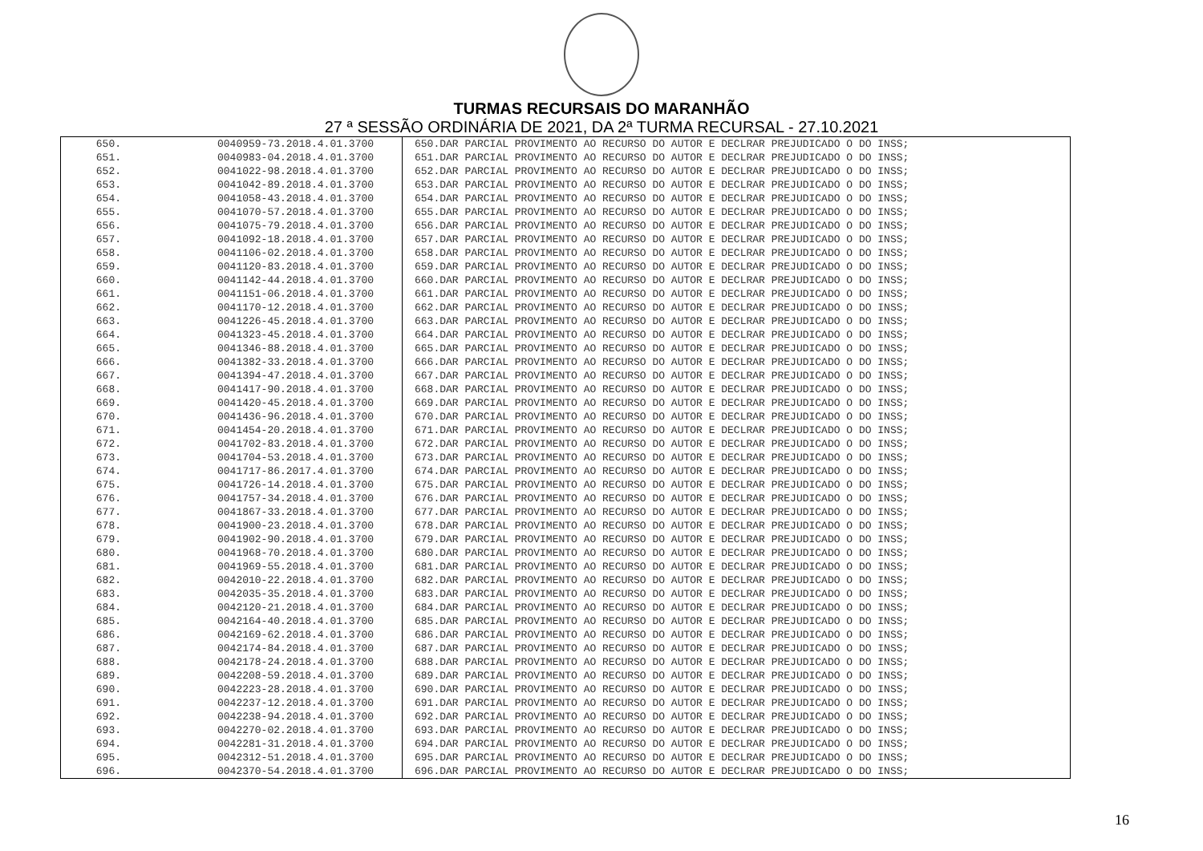TURMAS RECURSAIS DO MARANHÃO
27 ª SESSÃO ORDINÁRIA DE 2021, DA 2ª TURMA RECURSAL - 27.10.2021
| 650. | 0040959-73.2018.4.01.3700 | 650.DAR PARCIAL PROVIMENTO AO RECURSO DO AUTOR E DECLRAR PREJUDICADO O DO INSS; |
| 651. | 0040983-04.2018.4.01.3700 | 651.DAR PARCIAL PROVIMENTO AO RECURSO DO AUTOR E DECLRAR PREJUDICADO O DO INSS; |
| 652. | 0041022-98.2018.4.01.3700 | 652.DAR PARCIAL PROVIMENTO AO RECURSO DO AUTOR E DECLRAR PREJUDICADO O DO INSS; |
| 653. | 0041042-89.2018.4.01.3700 | 653.DAR PARCIAL PROVIMENTO AO RECURSO DO AUTOR E DECLRAR PREJUDICADO O DO INSS; |
| 654. | 0041058-43.2018.4.01.3700 | 654.DAR PARCIAL PROVIMENTO AO RECURSO DO AUTOR E DECLRAR PREJUDICADO O DO INSS; |
| 655. | 0041070-57.2018.4.01.3700 | 655.DAR PARCIAL PROVIMENTO AO RECURSO DO AUTOR E DECLRAR PREJUDICADO O DO INSS; |
| 656. | 0041075-79.2018.4.01.3700 | 656.DAR PARCIAL PROVIMENTO AO RECURSO DO AUTOR E DECLRAR PREJUDICADO O DO INSS; |
| 657. | 0041092-18.2018.4.01.3700 | 657.DAR PARCIAL PROVIMENTO AO RECURSO DO AUTOR E DECLRAR PREJUDICADO O DO INSS; |
| 658. | 0041106-02.2018.4.01.3700 | 658.DAR PARCIAL PROVIMENTO AO RECURSO DO AUTOR E DECLRAR PREJUDICADO O DO INSS; |
| 659. | 0041120-83.2018.4.01.3700 | 659.DAR PARCIAL PROVIMENTO AO RECURSO DO AUTOR E DECLRAR PREJUDICADO O DO INSS; |
| 660. | 0041142-44.2018.4.01.3700 | 660.DAR PARCIAL PROVIMENTO AO RECURSO DO AUTOR E DECLRAR PREJUDICADO O DO INSS; |
| 661. | 0041151-06.2018.4.01.3700 | 661.DAR PARCIAL PROVIMENTO AO RECURSO DO AUTOR E DECLRAR PREJUDICADO O DO INSS; |
| 662. | 0041170-12.2018.4.01.3700 | 662.DAR PARCIAL PROVIMENTO AO RECURSO DO AUTOR E DECLRAR PREJUDICADO O DO INSS; |
| 663. | 0041226-45.2018.4.01.3700 | 663.DAR PARCIAL PROVIMENTO AO RECURSO DO AUTOR E DECLRAR PREJUDICADO O DO INSS; |
| 664. | 0041323-45.2018.4.01.3700 | 664.DAR PARCIAL PROVIMENTO AO RECURSO DO AUTOR E DECLRAR PREJUDICADO O DO INSS; |
| 665. | 0041346-88.2018.4.01.3700 | 665.DAR PARCIAL PROVIMENTO AO RECURSO DO AUTOR E DECLRAR PREJUDICADO O DO INSS; |
| 666. | 0041382-33.2018.4.01.3700 | 666.DAR PARCIAL PROVIMENTO AO RECURSO DO AUTOR E DECLRAR PREJUDICADO O DO INSS; |
| 667. | 0041394-47.2018.4.01.3700 | 667.DAR PARCIAL PROVIMENTO AO RECURSO DO AUTOR E DECLRAR PREJUDICADO O DO INSS; |
| 668. | 0041417-90.2018.4.01.3700 | 668.DAR PARCIAL PROVIMENTO AO RECURSO DO AUTOR E DECLRAR PREJUDICADO O DO INSS; |
| 669. | 0041420-45.2018.4.01.3700 | 669.DAR PARCIAL PROVIMENTO AO RECURSO DO AUTOR E DECLRAR PREJUDICADO O DO INSS; |
| 670. | 0041436-96.2018.4.01.3700 | 670.DAR PARCIAL PROVIMENTO AO RECURSO DO AUTOR E DECLRAR PREJUDICADO O DO INSS; |
| 671. | 0041454-20.2018.4.01.3700 | 671.DAR PARCIAL PROVIMENTO AO RECURSO DO AUTOR E DECLRAR PREJUDICADO O DO INSS; |
| 672. | 0041702-83.2018.4.01.3700 | 672.DAR PARCIAL PROVIMENTO AO RECURSO DO AUTOR E DECLRAR PREJUDICADO O DO INSS; |
| 673. | 0041704-53.2018.4.01.3700 | 673.DAR PARCIAL PROVIMENTO AO RECURSO DO AUTOR E DECLRAR PREJUDICADO O DO INSS; |
| 674. | 0041717-86.2017.4.01.3700 | 674.DAR PARCIAL PROVIMENTO AO RECURSO DO AUTOR E DECLRAR PREJUDICADO O DO INSS; |
| 675. | 0041726-14.2018.4.01.3700 | 675.DAR PARCIAL PROVIMENTO AO RECURSO DO AUTOR E DECLRAR PREJUDICADO O DO INSS; |
| 676. | 0041757-34.2018.4.01.3700 | 676.DAR PARCIAL PROVIMENTO AO RECURSO DO AUTOR E DECLRAR PREJUDICADO O DO INSS; |
| 677. | 0041867-33.2018.4.01.3700 | 677.DAR PARCIAL PROVIMENTO AO RECURSO DO AUTOR E DECLRAR PREJUDICADO O DO INSS; |
| 678. | 0041900-23.2018.4.01.3700 | 678.DAR PARCIAL PROVIMENTO AO RECURSO DO AUTOR E DECLRAR PREJUDICADO O DO INSS; |
| 679. | 0041902-90.2018.4.01.3700 | 679.DAR PARCIAL PROVIMENTO AO RECURSO DO AUTOR E DECLRAR PREJUDICADO O DO INSS; |
| 680. | 0041968-70.2018.4.01.3700 | 680.DAR PARCIAL PROVIMENTO AO RECURSO DO AUTOR E DECLRAR PREJUDICADO O DO INSS; |
| 681. | 0041969-55.2018.4.01.3700 | 681.DAR PARCIAL PROVIMENTO AO RECURSO DO AUTOR E DECLRAR PREJUDICADO O DO INSS; |
| 682. | 0042010-22.2018.4.01.3700 | 682.DAR PARCIAL PROVIMENTO AO RECURSO DO AUTOR E DECLRAR PREJUDICADO O DO INSS; |
| 683. | 0042035-35.2018.4.01.3700 | 683.DAR PARCIAL PROVIMENTO AO RECURSO DO AUTOR E DECLRAR PREJUDICADO O DO INSS; |
| 684. | 0042120-21.2018.4.01.3700 | 684.DAR PARCIAL PROVIMENTO AO RECURSO DO AUTOR E DECLRAR PREJUDICADO O DO INSS; |
| 685. | 0042164-40.2018.4.01.3700 | 685.DAR PARCIAL PROVIMENTO AO RECURSO DO AUTOR E DECLRAR PREJUDICADO O DO INSS; |
| 686. | 0042169-62.2018.4.01.3700 | 686.DAR PARCIAL PROVIMENTO AO RECURSO DO AUTOR E DECLRAR PREJUDICADO O DO INSS; |
| 687. | 0042174-84.2018.4.01.3700 | 687.DAR PARCIAL PROVIMENTO AO RECURSO DO AUTOR E DECLRAR PREJUDICADO O DO INSS; |
| 688. | 0042178-24.2018.4.01.3700 | 688.DAR PARCIAL PROVIMENTO AO RECURSO DO AUTOR E DECLRAR PREJUDICADO O DO INSS; |
| 689. | 0042208-59.2018.4.01.3700 | 689.DAR PARCIAL PROVIMENTO AO RECURSO DO AUTOR E DECLRAR PREJUDICADO O DO INSS; |
| 690. | 0042223-28.2018.4.01.3700 | 690.DAR PARCIAL PROVIMENTO AO RECURSO DO AUTOR E DECLRAR PREJUDICADO O DO INSS; |
| 691. | 0042237-12.2018.4.01.3700 | 691.DAR PARCIAL PROVIMENTO AO RECURSO DO AUTOR E DECLRAR PREJUDICADO O DO INSS; |
| 692. | 0042238-94.2018.4.01.3700 | 692.DAR PARCIAL PROVIMENTO AO RECURSO DO AUTOR E DECLRAR PREJUDICADO O DO INSS; |
| 693. | 0042270-02.2018.4.01.3700 | 693.DAR PARCIAL PROVIMENTO AO RECURSO DO AUTOR E DECLRAR PREJUDICADO O DO INSS; |
| 694. | 0042281-31.2018.4.01.3700 | 694.DAR PARCIAL PROVIMENTO AO RECURSO DO AUTOR E DECLRAR PREJUDICADO O DO INSS; |
| 695. | 0042312-51.2018.4.01.3700 | 695.DAR PARCIAL PROVIMENTO AO RECURSO DO AUTOR E DECLRAR PREJUDICADO O DO INSS; |
| 696. | 0042370-54.2018.4.01.3700 | 696.DAR PARCIAL PROVIMENTO AO RECURSO DO AUTOR E DECLRAR PREJUDICADO O DO INSS; |
16